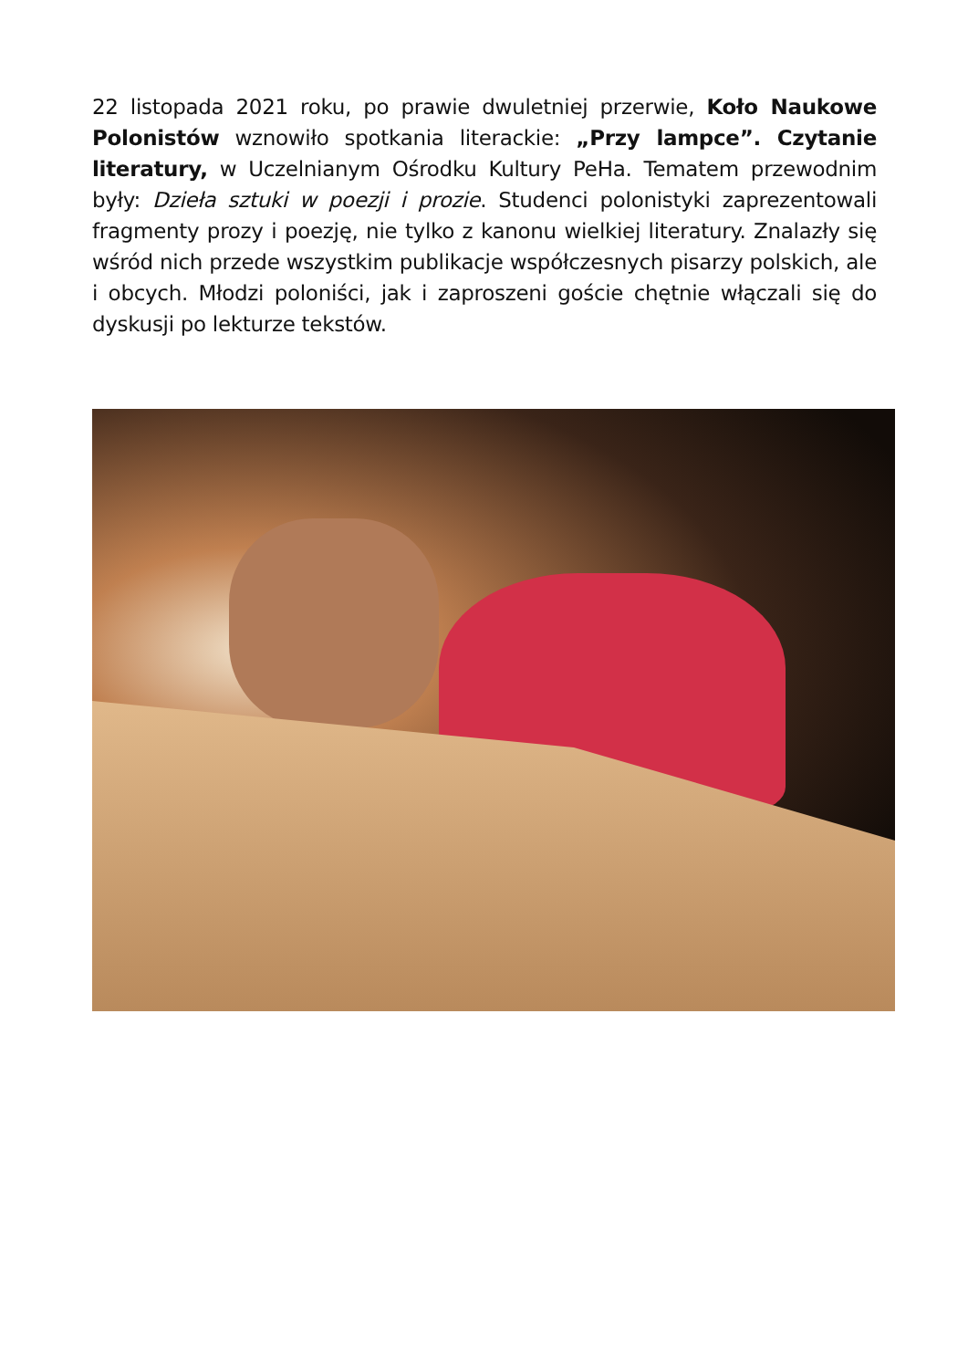22 listopada 2021 roku, po prawie dwuletniej przerwie, Koło Naukowe Polonistów wznowiło spotkania literackie: „Przy lampce”. Czytanie literatury, w Uczelnianym Ośrodku Kultury PeHa. Tematem przewodnim były: Dzieła sztuki w poezji i prozie. Studenci polonistyki zaprezentowali fragmenty prozy i poezję, nie tylko z kanonu wielkiej literatury. Znalazły się wśród nich przede wszystkim publikacje współczesnych pisarzy polskich, ale i obcych. Młodzi poloniści, jak i zaproszeni goście chętnie włączali się do dyskusji po lekturze tekstów.